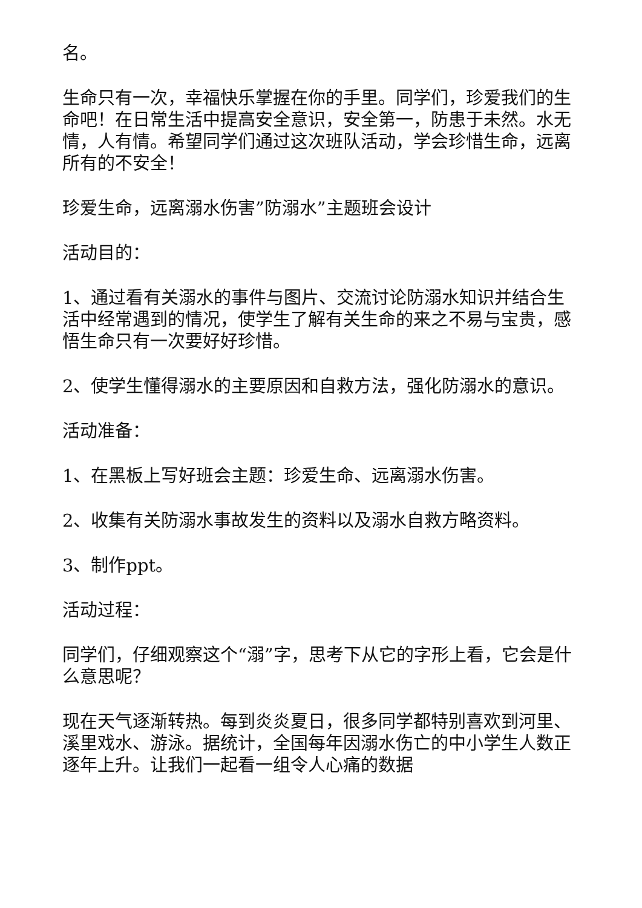名。
生命只有一次，幸福快乐掌握在你的手里。同学们，珍爱我们的生命吧！在日常生活中提高安全意识，安全第一，防患于未然。水无情，人有情。希望同学们通过这次班队活动，学会珍惜生命，远离所有的不安全！
珍爱生命，远离溺水伤害”防溺水”主题班会设计
活动目的：
1、通过看有关溺水的事件与图片、交流讨论防溺水知识并结合生活中经常遇到的情况，使学生了解有关生命的来之不易与宝贵，感悟生命只有一次要好好珍惜。
2、使学生懂得溺水的主要原因和自救方法，强化防溺水的意识。
活动准备：
1、在黑板上写好班会主题：珍爱生命、远离溺水伤害。
2、收集有关防溺水事故发生的资料以及溺水自救方略资料。
3、制作ppt。
活动过程：
同学们，仔细观察这个“溺”字，思考下从它的字形上看，它会是什么意思呢？
现在天气逐渐转热。每到炎炎夏日，很多同学都特别喜欢到河里、溪里戏水、游泳。据统计，全国每年因溺水伤亡的中小学生人数正逐年上升。让我们一起看一组令人心痛的数据